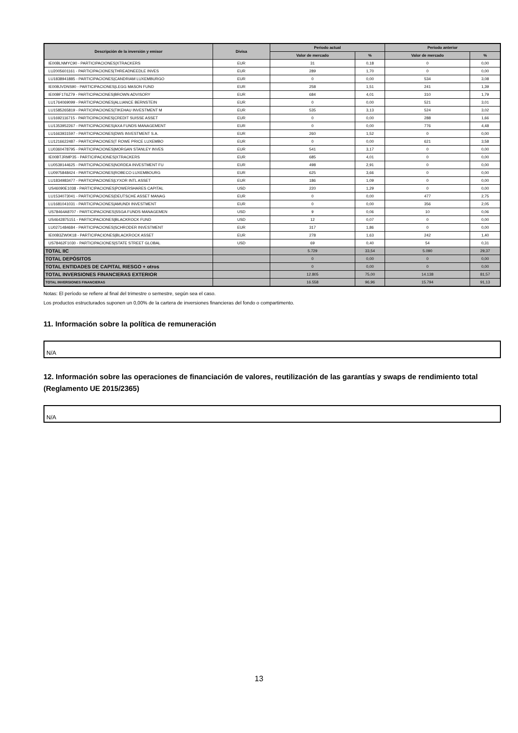| Descripción de la inversión y emisor | Divisa | Periodo actual | | Periodo anterior | |
| --- | --- | --- | --- | --- | --- |
| | | Valor de mercado | % | Valor de mercado | % |
| IE00BLNMYC90 - PARTICIPACIONES/XTRACKERS | EUR | 31 | 0,18 | 0 | 0,00 |
| LU2005601161 - PARTICIPACIONES/THREADNEEDLE INVES | EUR | 289 | 1,70 | 0 | 0,00 |
| LU1838941885 - PARTICIPACIONES/CANDRIAM LUXEMBURGO | EUR | 0 | 0,00 | 534 | 3,08 |
| IE00BJVDNS90 - PARTICIPACIONES/LEGG MASON FUND | EUR | 258 | 1,51 | 241 | 1,39 |
| IE00BF1T6Z79 - PARTICIPACIONES/BROWN ADVISORY | EUR | 684 | 4,01 | 310 | 1,79 |
| LU1764069099 - PARTICIPACIONES/ALLIANCE BERNSTEIN | EUR | 0 | 0,00 | 521 | 3,01 |
| LU1585265819 - PARTICIPACIONES/TIKEHAU INVESTMENT M | EUR | 535 | 3,13 | 524 | 3,02 |
| LU1692116715 - PARTICIPACIONES/CREDIT SUISSE ASSET | EUR | 0 | 0,00 | 288 | 1,66 |
| LU1353952267 - PARTICIPACIONES/AXA FUNDS MANAGEMENT | EUR | 0 | 0,00 | 776 | 4,48 |
| LU1663931597 - PARTICIPACIONES/DWS INVESTMENT S.A. | EUR | 260 | 1,52 | 0 | 0,00 |
| LU1216622487 - PARTICIPACIONES/T ROWE PRICE LUXEMBO | EUR | 0 | 0,00 | 621 | 3,58 |
| LU0360478795 - PARTICIPACIONES/MORGAN STANLEY INVES | EUR | 541 | 3,17 | 0 | 0,00 |
| IE00BTJRMP35 - PARTICIPACIONES/XTRACKERS | EUR | 685 | 4,01 | 0 | 0,00 |
| LU0539144625 - PARTICIPACIONES/NORDEA INVESTMENT FU | EUR | 498 | 2,91 | 0 | 0,00 |
| LU0975848424 - PARTICIPACIONES/ROBECO LUXEMBOURG | EUR | 625 | 3,66 | 0 | 0,00 |
| LU1834983477 - PARTICIPACIONES/LYXOR INTL ASSET | EUR | 186 | 1,09 | 0 | 0,00 |
| US46090E1038 - PARTICIPACIONES/POWERSHARES CAPITAL | USD | 220 | 1,29 | 0 | 0,00 |
| LU1534073041 - PARTICIPACIONES/DEUTSCHE ASSET MANAG | EUR | 0 | 0,00 | 477 | 2,75 |
| LU1681041031 - PARTICIPACIONES/AMUNDI INVESTMENT | EUR | 0 | 0,00 | 356 | 2,05 |
| US78464A8707 - PARTICIPACIONES/SSGA FUNDS MANAGEMEN | USD | 9 | 0,06 | 10 | 0,06 |
| US4642875151 - PARTICIPACIONES/BLACKROCK FUND | USD | 12 | 0,07 | 0 | 0,00 |
| LU0271484684 - PARTICIPACIONES/SCHRODER INVESTMENT | EUR | 317 | 1,86 | 0 | 0,00 |
| IE00B3ZW0K18 - PARTICIPACIONES/BLACKROCK ASSET | EUR | 278 | 1,63 | 242 | 1,40 |
| US78462F1030 - PARTICIPACIONES/STATE STREET GLOBAL | USD | 69 | 0,40 | 54 | 0,31 |
| TOTAL IIC | | 5.729 | 33,54 | 5.090 | 29,37 |
| TOTAL DEPÓSITOS | | 0 | 0,00 | 0 | 0,00 |
| TOTAL ENTIDADES DE CAPITAL RIESGO + otros | | 0 | 0,00 | 0 | 0,00 |
| TOTAL INVERSIONES FINANCIERAS EXTERIOR | | 12.805 | 75,00 | 14.138 | 81,57 |
| TOTAL INVERSIONES FINANCIERAS | | 16.558 | 96,96 | 15.794 | 91,13 |
Notas: El período se refiere al final del trimestre o semestre, según sea el caso.
Los productos estructurados suponen un 0,00% de la cartera de inversiones financieras del fondo o compartimento.
11. Información sobre la política de remuneración
N/A
12. Información sobre las operaciones de financiación de valores, reutilización de las garantías y swaps de rendimiento total (Reglamento UE 2015/2365)
N/A
13